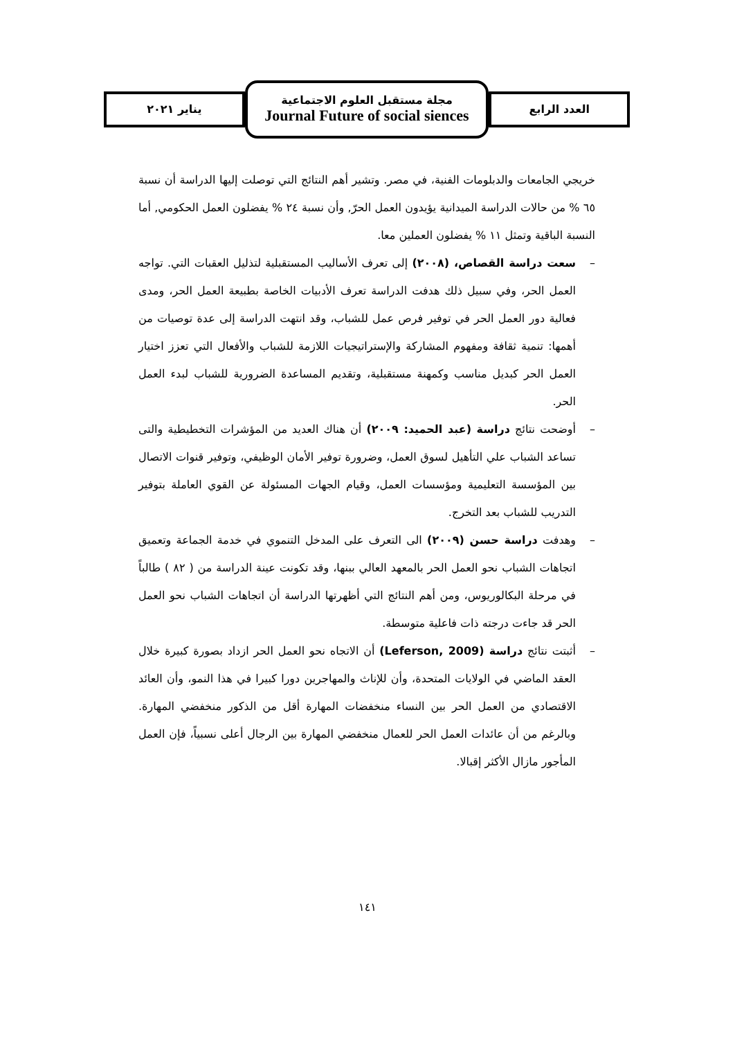يناير ٢٠٢١
مجلة مستقبل العلوم الاجتماعية
Journal Future of social siences
العدد الرابع
خريجي الجامعات والدبلومات الفنية، في مصر. وتشير أهم النتائج التي توصلت إليها الدراسة أن نسبة ٦٥ % من حالات الدراسة الميدانية يؤيدون العمل الحرّ, وأن نسبة ٢٤ % يفضلون العمل الحكومي, أما النسبة الباقية وتمثل ١١ % يفضلون العملين معا.
– سعت دراسة القصاص، (٢٠٠٨) إلى تعرف الأساليب المستقبلية لتذليل العقبات التي. تواجه العمل الحر، وفي سبيل ذلك هدفت الدراسة تعرف الأدبيات الخاصة بطبيعة العمل الحر، ومدى فعالية دور العمل الحر في توفير فرص عمل للشباب، وقد انتهت الدراسة إلى عدة توصيات من أهمها: تنمية ثقافة ومفهوم المشاركة والإستراتيجيات اللازمة للشباب والأفعال التي تعزز اختيار العمل الحر كبديل مناسب وكمهنة مستقبلية، وتقديم المساعدة الضرورية للشباب لبدء العمل الحر.
– أوضحت نتائج دراسة (عبد الحميد: ٢٠٠٩) أن هناك العديد من المؤشرات التخطيطية والتى تساعد الشباب علي التأهيل لسوق العمل، وضرورة توفير الأمان الوظيفي، وتوفير قنوات الاتصال بين المؤسسة التعليمية ومؤسسات العمل، وقيام الجهات المسئولة عن القوي العاملة بتوفير التدريب للشباب بعد التخرج.
– وهدفت دراسة حسن (٢٠٠٩) الى التعرف على المدخل التنموي في خدمة الجماعة وتعميق اتجاهات الشباب نحو العمل الحر بالمعهد العالي ببنها، وقد تكونت عينة الدراسة من ( ٨٢ ) طالباً في مرحلة البكالوريوس، ومن أهم النتائج التي أظهرتها الدراسة أن اتجاهات الشباب نحو العمل الحر قد جاءت درجته ذات فاعلية متوسطة.
– أثبتت نتائج دراسة (Leferson, 2009) أن الاتجاه نحو العمل الحر ازداد بصورة كبيرة خلال العقد الماضي في الولايات المتحدة، وأن للإناث والمهاجرين دورا كبيرا في هذا النمو، وأن العائد الاقتصادي من العمل الحر بين النساء منخفضات المهارة أقل من الذكور منخفضي المهارة. وبالرغم من أن عائدات العمل الحر للعمال منخفضي المهارة بين الرجال أعلى نسبياً، فإن العمل المأجور مازال الأكثر إقبالا.
١٤١